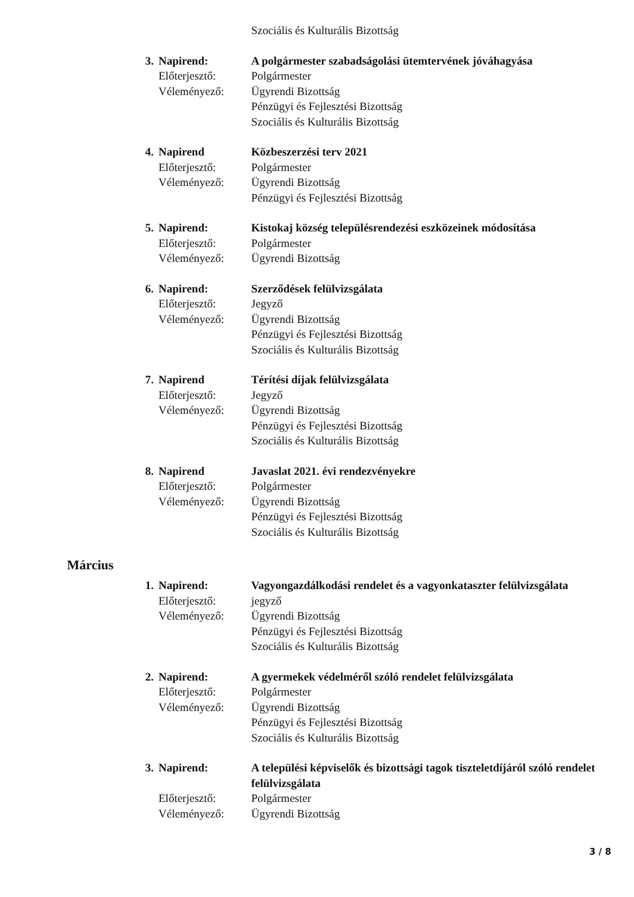Szociális és Kulturális Bizottság
3.
Napirend:
A polgármester szabadságolási ütemtervének jóváhagyása
Előterjesztő:
Polgármester
Véleményező:
Ügyrendi Bizottság
Pénzügyi és Fejlesztési Bizottság
Szociális és Kulturális Bizottság
4.
Napirend
Közbeszerzési terv 2021
Előterjesztő:
Polgármester
Véleményező:
Ügyrendi Bizottság
Pénzügyi és Fejlesztési Bizottság
5.
Napirend:
Kistokaj község településrendezési eszközeinek módosítása
Előterjesztő:
Polgármester
Véleményező:
Ügyrendi Bizottság
6.
Napirend:
Szerződések felülvizsgálata
Előterjesztő:
Jegyző
Véleményező:
Ügyrendi Bizottság
Pénzügyi és Fejlesztési Bizottság
Szociális és Kulturális Bizottság
7.
Napirend
Térítési díjak felülvizsgálata
Előterjesztő:
Jegyző
Véleményező:
Ügyrendi Bizottság
Pénzügyi és Fejlesztési Bizottság
Szociális és Kulturális Bizottság
8.
Napirend
Javaslat 2021. évi rendezvényekre
Előterjesztő:
Polgármester
Véleményező:
Ügyrendi Bizottság
Pénzügyi és Fejlesztési Bizottság
Szociális és Kulturális Bizottság
Március
1.
Napirend:
Vagyongazdálkodási rendelet és a vagyonkataszter felülvizsgálata
Előterjesztő:
jegyző
Véleményező:
Ügyrendi Bizottság
Pénzügyi és Fejlesztési Bizottság
Szociális és Kulturális Bizottság
2.
Napirend:
A gyermekek védelméről szóló rendelet felülvizsgálata
Előterjesztő:
Polgármester
Véleményező:
Ügyrendi Bizottság
Pénzügyi és Fejlesztési Bizottság
Szociális és Kulturális Bizottság
3.
Napirend:
A települési képviselők és bizottsági tagok tiszteletdíjáról szóló rendelet felülvizsgálata
Előterjesztő:
Polgármester
Véleményező:
Ügyrendi Bizottság
3 / 8